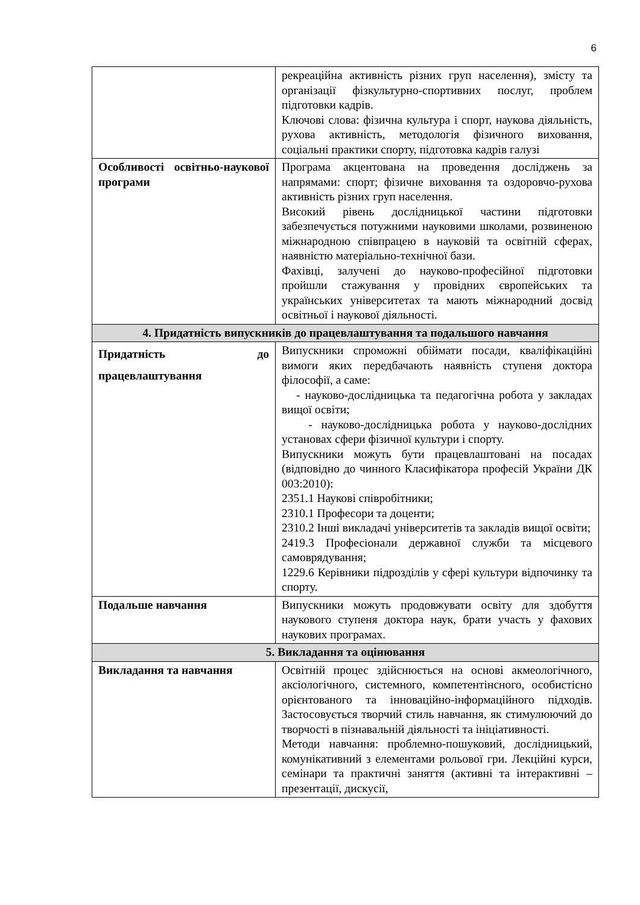6
| | рекреаційна активність різних груп населення), змісту та організації фізкультурно-спортивних послуг, проблем підготовки кадрів. Ключові слова: фізична культура і спорт, наукова діяльність, рухова активність, методологія фізичного виховання, соціальні практики спорту, підготовка кадрів галузі |
| Особливості освітньо-наукової програми | Програма акцентована на проведення досліджень за напрямами: спорт; фізичне виховання та оздоровчо-рухова активність різних груп населення. Високий рівень дослідницької частини підготовки забезпечується потужними науковими школами, розвиненою міжнародною співпрацею в науковій та освітній сферах, наявністю матеріально-технічної бази. Фахівці, залучені до науково-професійної підготовки пройшли стажування у провідних європейських та українських університетах та мають міжнародний досвід освітньої і наукової діяльності. |
| 4. Придатність випускників до працевлаштування та подальшого навчання | |
| Придатність до працевлаштування | Випускники спроможні обіймати посади, кваліфікаційні вимоги яких передбачають наявність ступеня доктора філософії, а саме: - науково-дослідницька та педагогічна робота у закладах вищої освіти; - науково-дослідницька робота у науково-дослідних установах сфери фізичної культури і спорту. Випускники можуть бути працевлаштовані на посадах (відповідно до чинного Класифікатора професій України ДК 003:2010): 2351.1 Наукові співробітники; 2310.1 Професори та доценти; 2310.2 Інші викладачі університетів та закладів вищої освіти; 2419.3 Професіонали державної служби та місцевого самоврядування; 1229.6 Керівники підрозділів у сфері культури відпочинку та спорту. |
| Подальше навчання | Випускники можуть продовжувати освіту для здобуття наукового ступеня доктора наук, брати участь у фахових наукових програмах. |
| 5. Викладання та оцінювання | |
| Викладання та навчання | Освітній процес здійснюється на основі акмеологічного, аксіологічного, системного, компетентінсного, особистісно орієнтованого та інноваційно-інформаційного підходів. Застосовується творчий стиль навчання, як стимулюючий до творчості в пізнавальній діяльності та ініціативності. Методи навчання: проблемно-пошуковий, дослідницький, комунікативний з елементами рольової гри. Лекційні курси, семінари та практичні заняття (активні та інтерактивні – презентації, дискусії, |